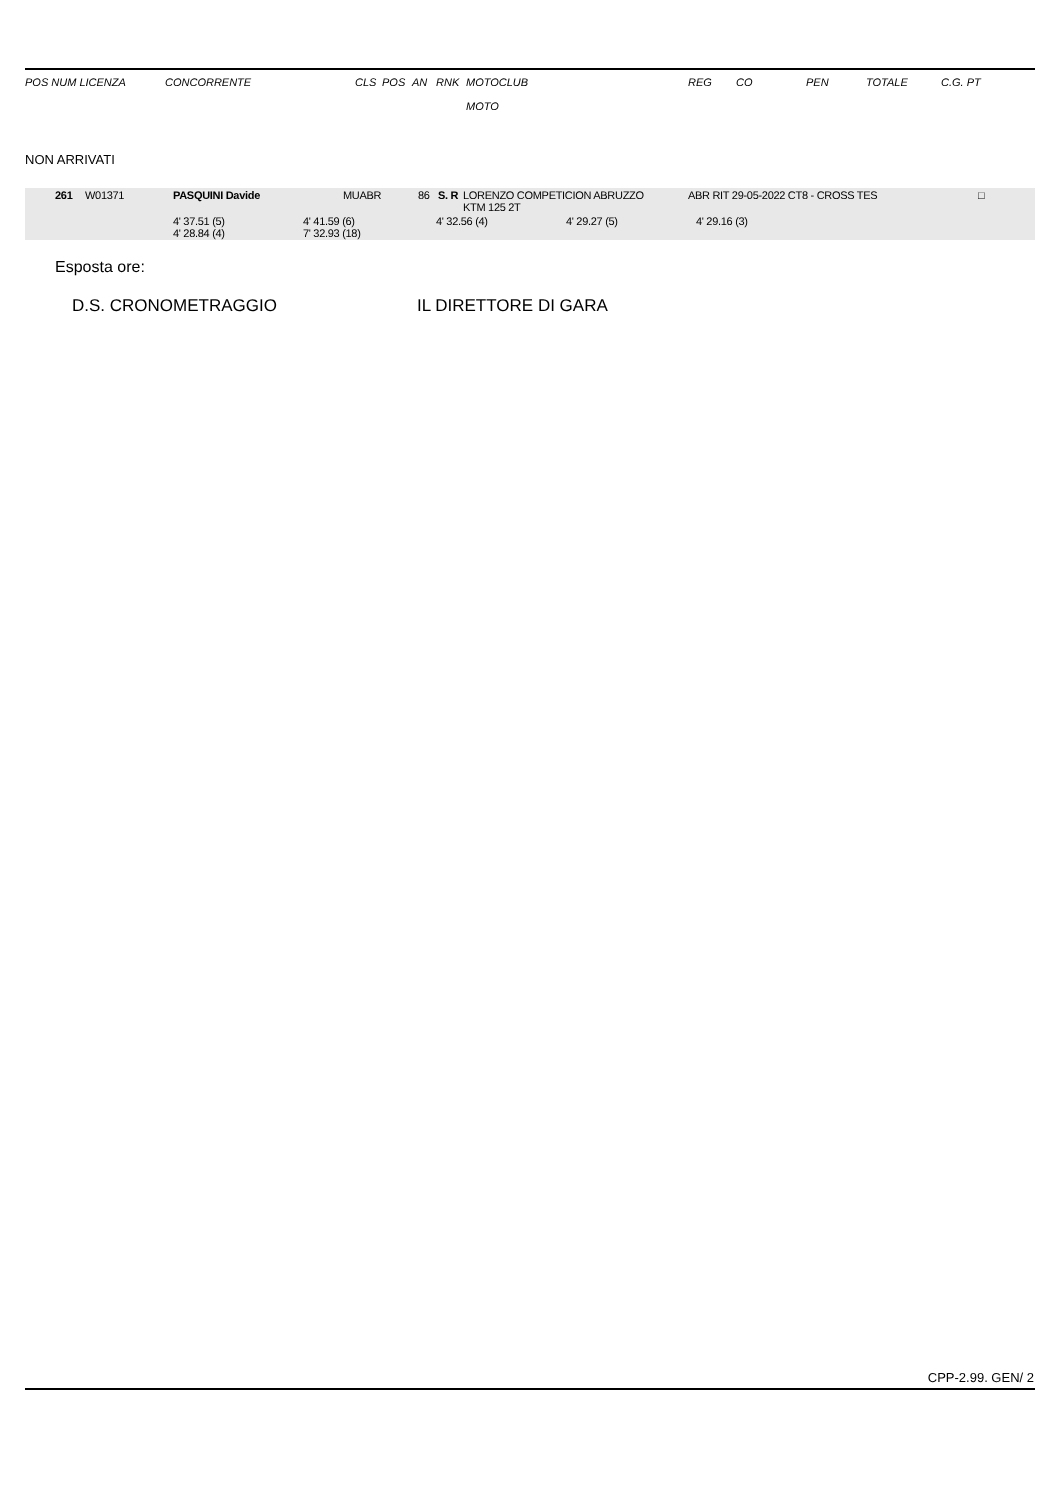| POS NUM LICENZA | CONCORRENTE | CLS | POS | AN | RNK | MOTOCLUB MOTO | REG | CO | PEN | TOTALE | C.G. PT |
NON ARRIVATI
| 261 | W01371 | PASQUINI Davide | MUABR | 86 | S. R | LORENZO COMPETICION ABRUZZO KTM 125 2T | ABR RIT 29-05-2022 CT8 - CROSS TES | □ |
| | 4' 37.51 (5) 4' 28.84 (4) | 4' 41.59 (6) 7' 32.93 (18) | 4' 32.56 (4) | 4' 29.27 (5) | 4' 29.16 (3) |
Esposta ore:
D.S. CRONOMETRAGGIO IL DIRETTORE DI GARA
CPP-2.99. GEN/ 2